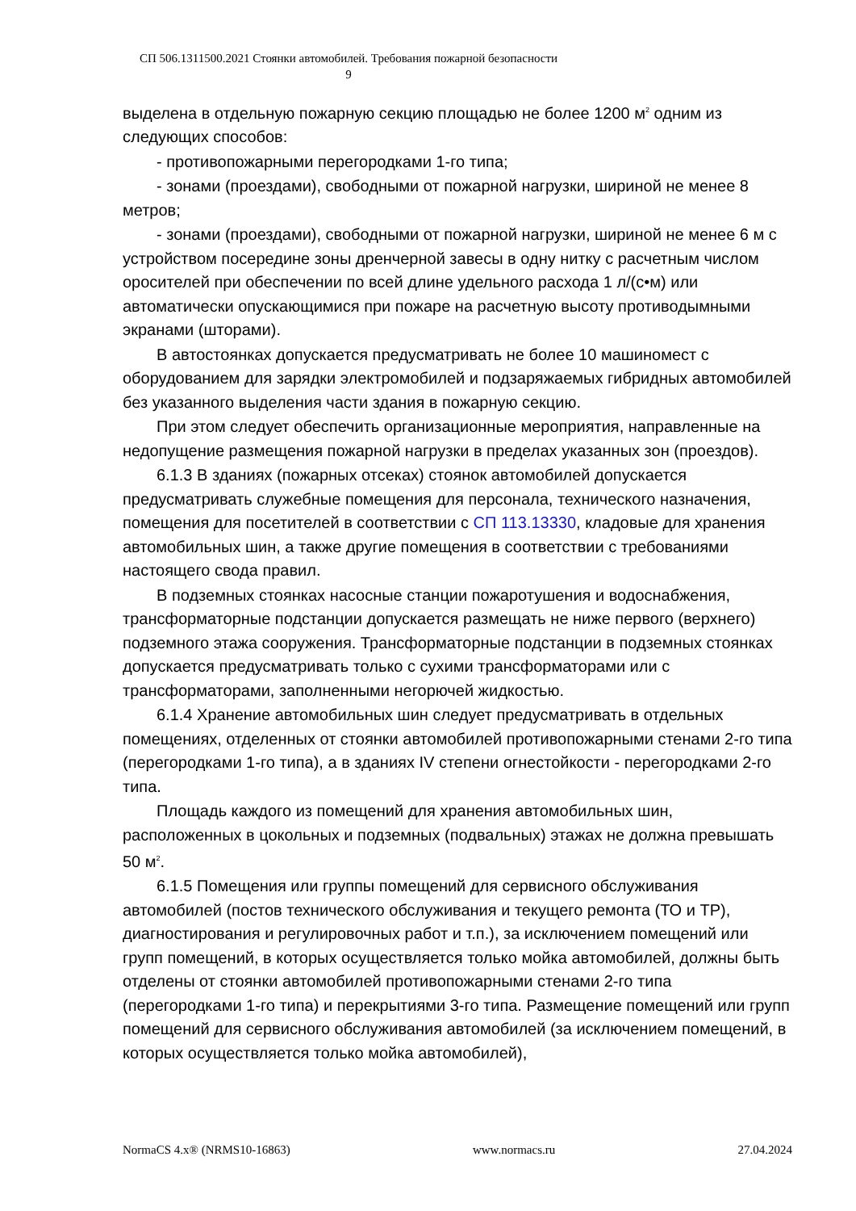СП 506.1311500.2021 Стоянки автомобилей. Требования пожарной безопасности
9
выделена в отдельную пожарную секцию площадью не более 1200 м<sup>2</sup> одним из следующих способов:
- противопожарными перегородками 1-го типа;
- зонами (проездами), свободными от пожарной нагрузки, шириной не менее 8 метров;
- зонами (проездами), свободными от пожарной нагрузки, шириной не менее 6 м с устройством посередине зоны дренчерной завесы в одну нитку с расчетным числом оросителей при обеспечении по всей длине удельного расхода 1 л/(с•м) или автоматически опускающимися при пожаре на расчетную высоту противодымными экранами (шторами).
В автостоянках допускается предусматривать не более 10 машиномест с оборудованием для зарядки электромобилей и подзаряжаемых гибридных автомобилей без указанного выделения части здания в пожарную секцию.
При этом следует обеспечить организационные мероприятия, направленные на недопущение размещения пожарной нагрузки в пределах указанных зон (проездов).
6.1.3 В зданиях (пожарных отсеках) стоянок автомобилей допускается предусматривать служебные помещения для персонала, технического назначения, помещения для посетителей в соответствии с СП 113.13330, кладовые для хранения автомобильных шин, а также другие помещения в соответствии с требованиями настоящего свода правил.
В подземных стоянках насосные станции пожаротушения и водоснабжения, трансформаторные подстанции допускается размещать не ниже первого (верхнего) подземного этажа сооружения. Трансформаторные подстанции в подземных стоянках допускается предусматривать только с сухими трансформаторами или с трансформаторами, заполненными негорючей жидкостью.
6.1.4 Хранение автомобильных шин следует предусматривать в отдельных помещениях, отделенных от стоянки автомобилей противопожарными стенами 2-го типа (перегородками 1-го типа), а в зданиях IV степени огнестойкости - перегородками 2-го типа.
Площадь каждого из помещений для хранения автомобильных шин, расположенных в цокольных и подземных (подвальных) этажах не должна превышать 50 м<sup>2</sup>.
6.1.5 Помещения или группы помещений для сервисного обслуживания автомобилей (постов технического обслуживания и текущего ремонта (ТО и ТР), диагностирования и регулировочных работ и т.п.), за исключением помещений или групп помещений, в которых осуществляется только мойка автомобилей, должны быть отделены от стоянки автомобилей противопожарными стенами 2-го типа (перегородками 1-го типа) и перекрытиями 3-го типа. Размещение помещений или групп помещений для сервисного обслуживания автомобилей (за исключением помещений, в которых осуществляется только мойка автомобилей),
NormaCS 4.x® (NRMS10-16863) www.normacs.ru 27.04.2024